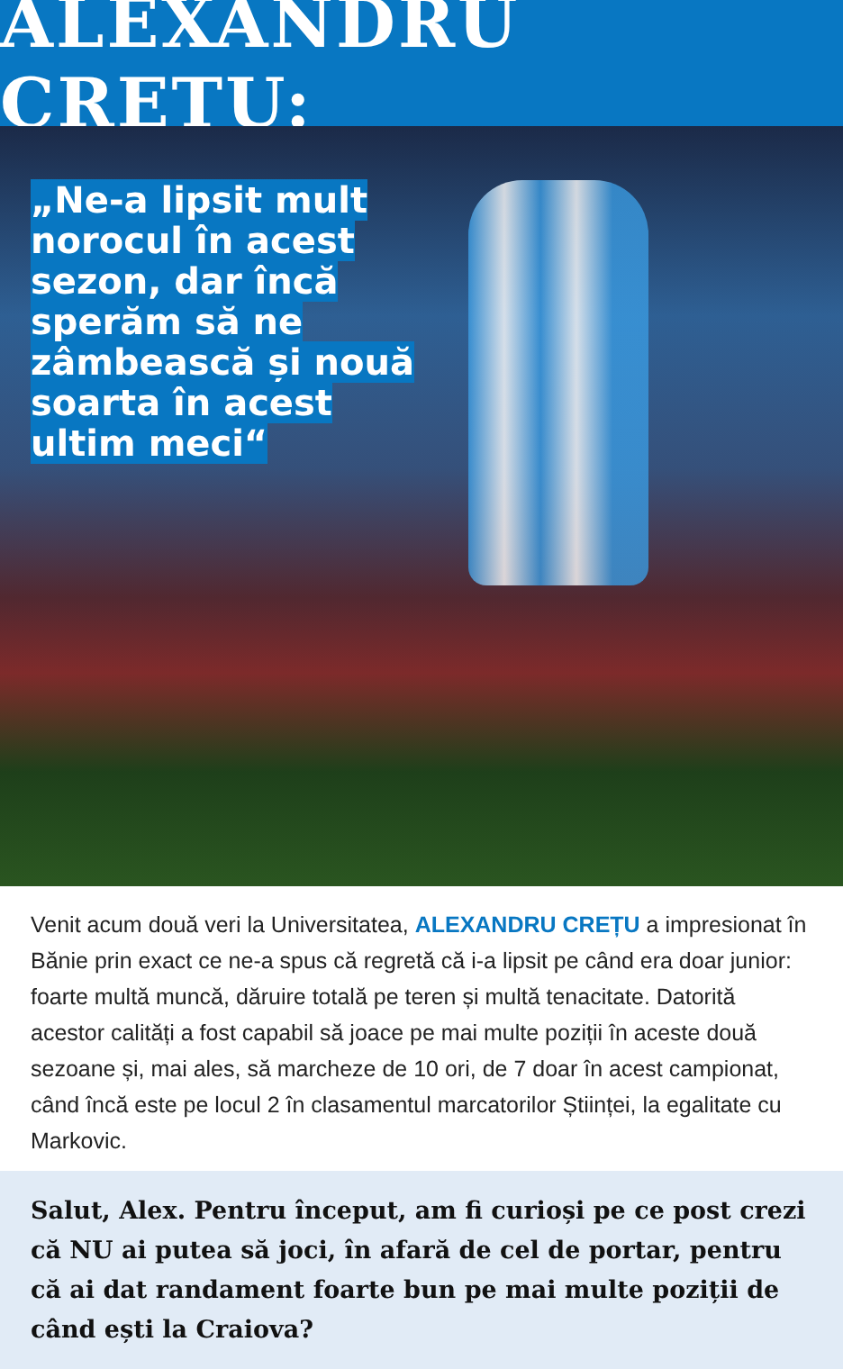ALEXANDRU CREȚU:
„Ne-a lipsit mult norocul în acest sezon, dar încă sperăm să ne zâmbească și nouă soarta în acest ultim meci“
Venit acum două veri la Universitatea, ALEXANDRU CREȚU a impresionat în Bănie prin exact ce ne-a spus că regretă că i-a lipsit pe când era doar junior: foarte multă muncă, dăruire totală pe teren și multă tenacitate. Datorită acestor calități a fost capabil să joace pe mai multe poziții în aceste două sezoane și, mai ales, să marcheze de 10 ori, de 7 doar în acest campionat, când încă este pe locul 2 în clasamentul marcatorilor Științei, la egalitate cu Markovic.
Salut, Alex. Pentru început, am fi curioși pe ce post crezi că NU ai putea să joci, în afară de cel de portar, pentru că ai dat randament foarte bun pe mai multe poziții de când ești la Craiova?